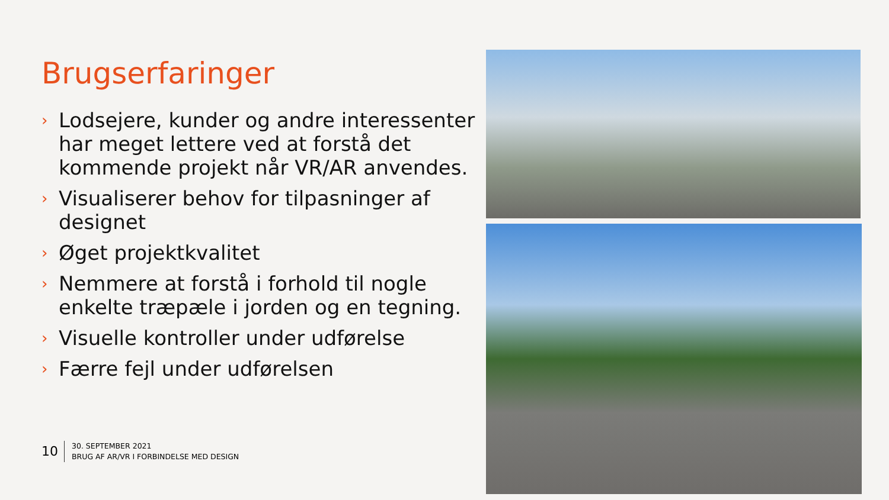Brugserfaringer
› Lodsejere, kunder og andre interessenter har meget lettere ved at forstå det kommende projekt når VR/AR anvendes.
› Visualiserer behov for tilpasninger af designet
› Øget projektkvalitet
› Nemmere at forstå i forhold til nogle enkelte træpæle i jorden og en tegning.
› Visuelle kontroller under udførelse
› Færre fejl under udførelsen
10
30. SEPTEMBER 2021
BRUG AF AR/VR I FORBINDELSE MED DESIGN